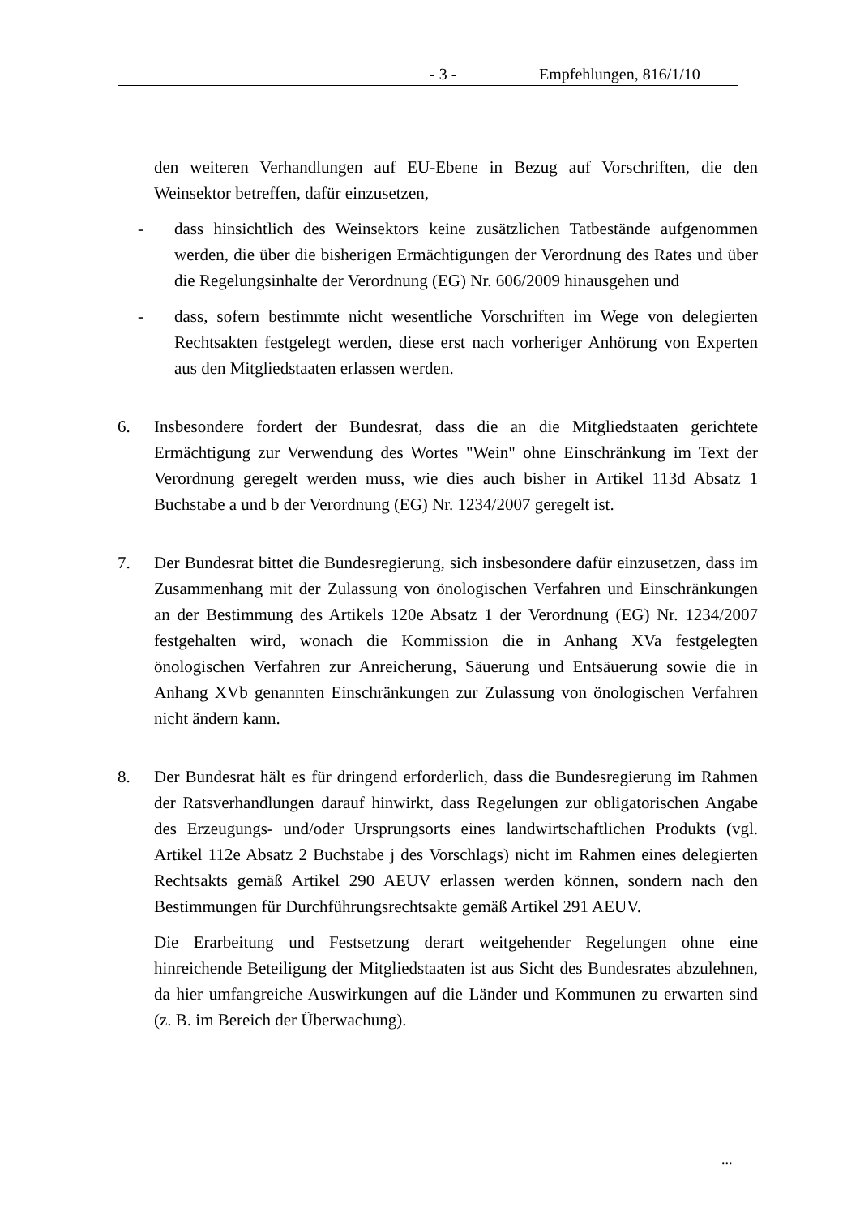- 3 - Empfehlungen, 816/1/10
den weiteren Verhandlungen auf EU-Ebene in Bezug auf Vorschriften, die den Weinsektor betreffen, dafür einzusetzen,
- dass hinsichtlich des Weinsektors keine zusätzlichen Tatbestände aufgenommen werden, die über die bisherigen Ermächtigungen der Verordnung des Rates und über die Regelungsinhalte der Verordnung (EG) Nr. 606/2009 hinausgehen und
- dass, sofern bestimmte nicht wesentliche Vorschriften im Wege von delegierten Rechtsakten festgelegt werden, diese erst nach vorheriger Anhörung von Experten aus den Mitgliedstaaten erlassen werden.
6. Insbesondere fordert der Bundesrat, dass die an die Mitgliedstaaten gerichtete Ermächtigung zur Verwendung des Wortes "Wein" ohne Einschränkung im Text der Verordnung geregelt werden muss, wie dies auch bisher in Artikel 113d Absatz 1 Buchstabe a und b der Verordnung (EG) Nr. 1234/2007 geregelt ist.
7. Der Bundesrat bittet die Bundesregierung, sich insbesondere dafür einzusetzen, dass im Zusammenhang mit der Zulassung von önologischen Verfahren und Einschränkungen an der Bestimmung des Artikels 120e Absatz 1 der Verordnung (EG) Nr. 1234/2007 festgehalten wird, wonach die Kommission die in Anhang XVa festgelegten önologischen Verfahren zur Anreicherung, Säuerung und Entsäuerung sowie die in Anhang XVb genannten Einschränkungen zur Zulassung von önologischen Verfahren nicht ändern kann.
8. Der Bundesrat hält es für dringend erforderlich, dass die Bundesregierung im Rahmen der Ratsverhandlungen darauf hinwirkt, dass Regelungen zur obligatorischen Angabe des Erzeugungs- und/oder Ursprungsorts eines landwirtschaftlichen Produkts (vgl. Artikel 112e Absatz 2 Buchstabe j des Vorschlags) nicht im Rahmen eines delegierten Rechtsakts gemäß Artikel 290 AEUV erlassen werden können, sondern nach den Bestimmungen für Durchführungsrechtsakte gemäß Artikel 291 AEUV.
Die Erarbeitung und Festsetzung derart weitgehender Regelungen ohne eine hinreichende Beteiligung der Mitgliedstaaten ist aus Sicht des Bundesrates abzulehnen, da hier umfangreiche Auswirkungen auf die Länder und Kommunen zu erwarten sind (z. B. im Bereich der Überwachung).
...